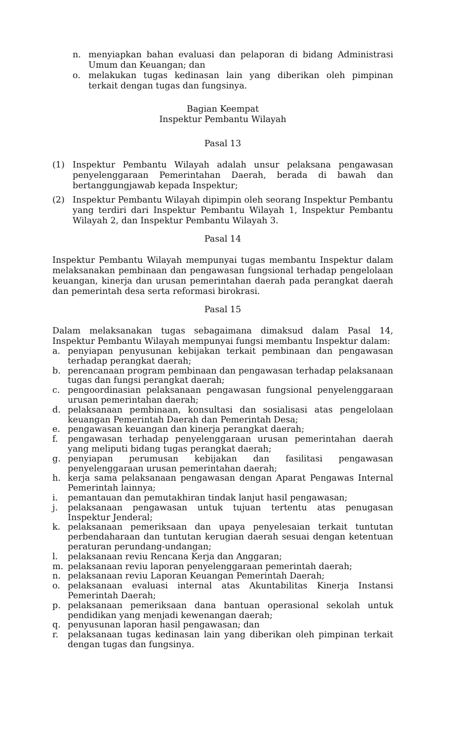n. menyiapkan bahan evaluasi dan pelaporan di bidang Administrasi Umum dan Keuangan; dan
o. melakukan tugas kedinasan lain yang diberikan oleh pimpinan terkait dengan tugas dan fungsinya.
Bagian Keempat
Inspektur Pembantu Wilayah
Pasal 13
(1) Inspektur Pembantu Wilayah adalah unsur pelaksana pengawasan penyelenggaraan Pemerintahan Daerah, berada di bawah dan bertanggungjawab kepada Inspektur;
(2) Inspektur Pembantu Wilayah dipimpin oleh seorang Inspektur Pembantu yang terdiri dari Inspektur Pembantu Wilayah 1, Inspektur Pembantu Wilayah 2, dan Inspektur Pembantu Wilayah 3.
Pasal 14
Inspektur Pembantu Wilayah mempunyai tugas membantu Inspektur dalam melaksanakan pembinaan dan pengawasan fungsional terhadap pengelolaan keuangan, kinerja dan urusan pemerintahan daerah pada perangkat daerah dan pemerintah desa serta reformasi birokrasi.
Pasal 15
Dalam melaksanakan tugas sebagaimana dimaksud dalam Pasal 14, Inspektur Pembantu Wilayah mempunyai fungsi membantu Inspektur dalam:
a. penyiapan penyusunan kebijakan terkait pembinaan dan pengawasan terhadap perangkat daerah;
b. perencanaan program pembinaan dan pengawasan terhadap pelaksanaan tugas dan fungsi perangkat daerah;
c. pengoordinasian pelaksanaan pengawasan fungsional penyelenggaraan urusan pemerintahan daerah;
d. pelaksanaan pembinaan, konsultasi dan sosialisasi atas pengelolaan keuangan Pemerintah Daerah dan Pemerintah Desa;
e. pengawasan keuangan dan kinerja perangkat daerah;
f. pengawasan terhadap penyelenggaraan urusan pemerintahan daerah yang meliputi bidang tugas perangkat daerah;
g. penyiapan perumusan kebijakan dan fasilitasi pengawasan penyelenggaraan urusan pemerintahan daerah;
h. kerja sama pelaksanaan pengawasan dengan Aparat Pengawas Internal Pemerintah lainnya;
i. pemantauan dan pemutakhiran tindak lanjut hasil pengawasan;
j. pelaksanaan pengawasan untuk tujuan tertentu atas penugasan Inspektur Jenderal;
k. pelaksanaan pemeriksaan dan upaya penyelesaian terkait tuntutan perbendaharaan dan tuntutan kerugian daerah sesuai dengan ketentuan peraturan perundang-undangan;
l. pelaksanaan reviu Rencana Kerja dan Anggaran;
m. pelaksanaan reviu laporan penyelenggaraan pemerintah daerah;
n. pelaksanaan reviu Laporan Keuangan Pemerintah Daerah;
o. pelaksanaan evaluasi internal atas Akuntabilitas Kinerja Instansi Pemerintah Daerah;
p. pelaksanaan pemeriksaan dana bantuan operasional sekolah untuk pendidikan yang menjadi kewenangan daerah;
q. penyusunan laporan hasil pengawasan; dan
r. pelaksanaan tugas kedinasan lain yang diberikan oleh pimpinan terkait dengan tugas dan fungsinya.